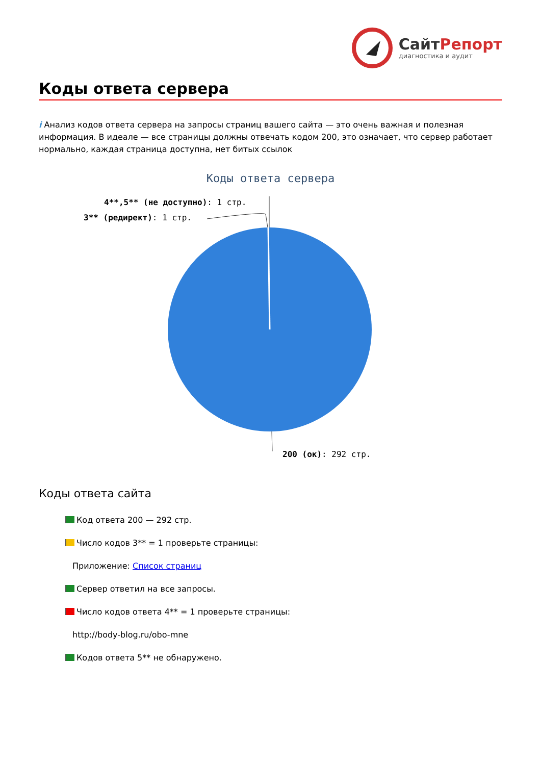СайтРепорт
диагностика и аудит
Коды ответа сервера
i Анализ кодов ответа сервера на запросы страниц вашего сайта — это очень важная и полезная информация. В идеале — все страницы должны отвечать кодом 200, это означает, что сервер работает нормально, каждая страница доступна, нет битых ссылок
Коды ответа сервера
4**,5** (не доступно): 1 стр.
3** (редирект): 1 стр.
200 (ок): 292 стр.
Коды ответа сайта
Код ответа 200 — 292 стр.
Число кодов 3** = 1 проверьте страницы:
Приложение: Список страниц
Сервер ответил на все запросы.
Число кодов ответа 4** = 1 проверьте страницы:
http://body-blog.ru/obo-mne
Кодов ответа 5** не обнаружено.